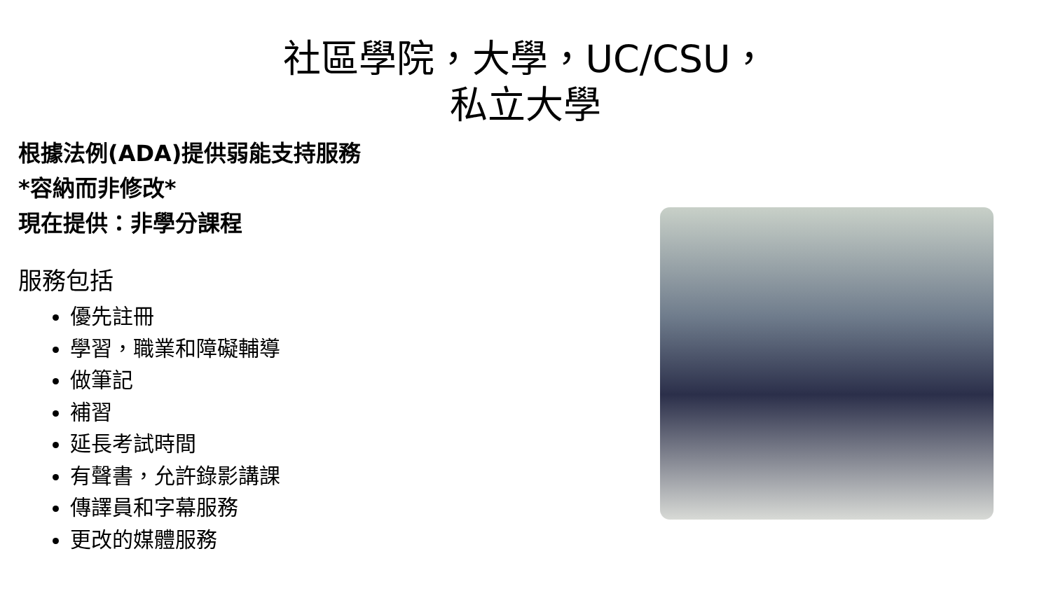社區學院，大學，UC/CSU，
私立大學
根據法例(ADA)提供弱能支持服務
*容納而非修改*
現在提供：非學分課程
服務包括
優先註冊
學習，職業和障礙輔導
做筆記
補習
延長考試時間
有聲書，允許錄影講課
傳譯員和字幕服務
更改的媒體服務